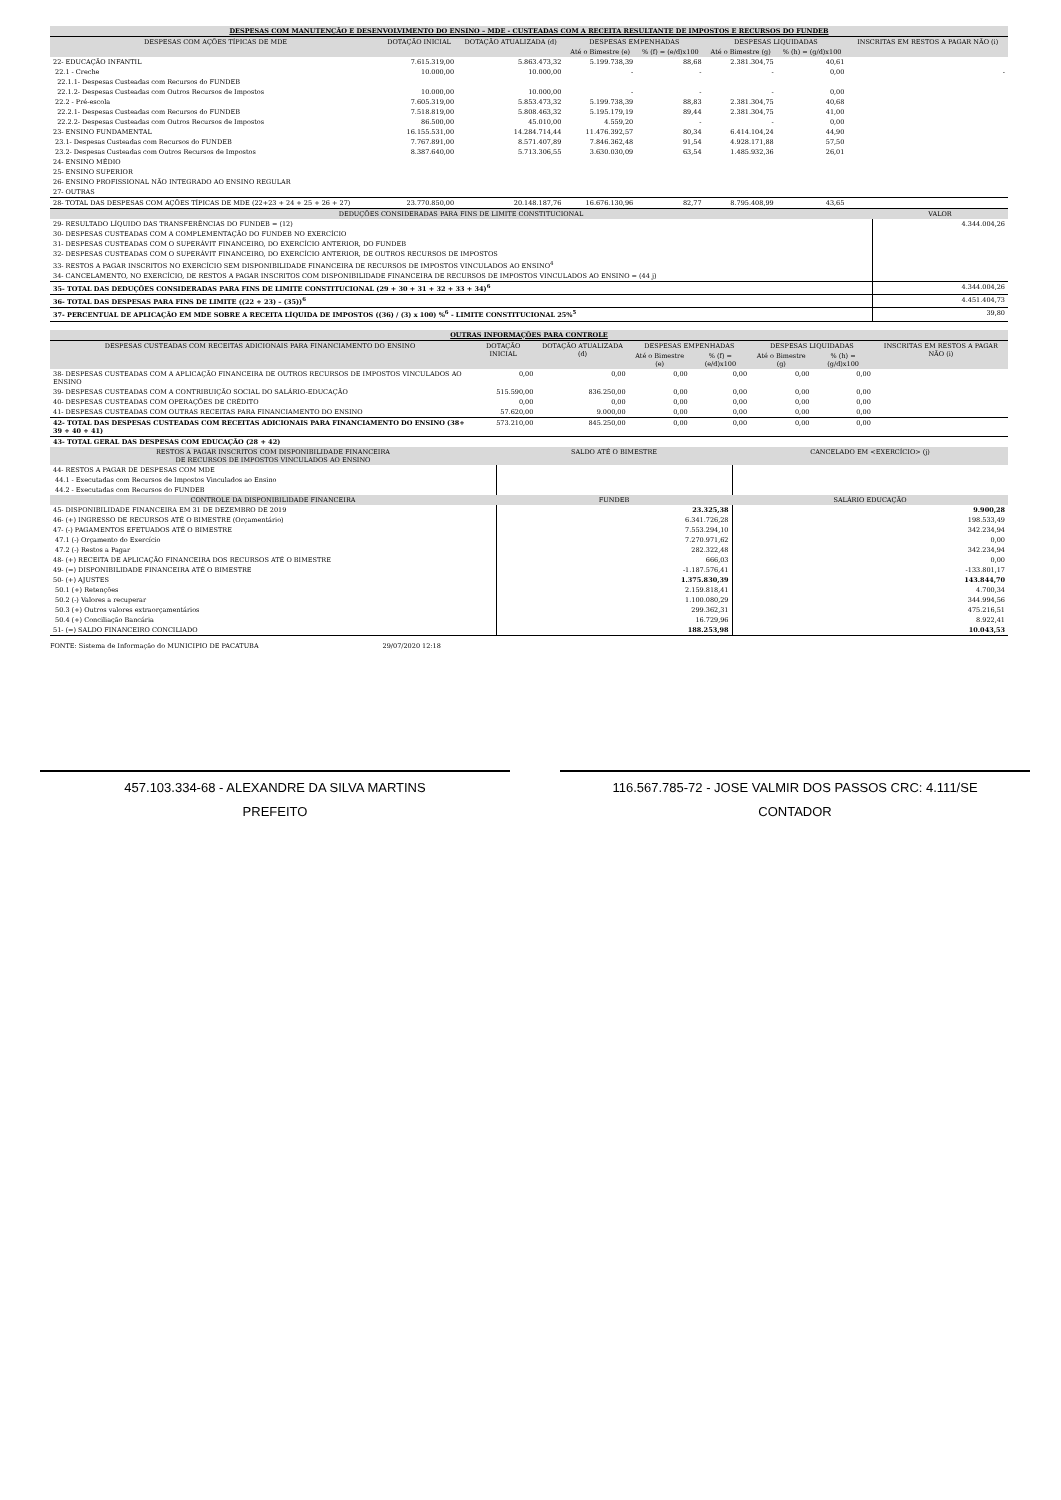| DESPESAS COM MANUTENÇÃO E DESENVOLVIMENTO DO ENSINO – MDE - CUSTEADAS COM A RECEITA RESULTANTE DE IMPOSTOS E RECURSOS DO FUNDEB | | | | | | | |
| DESPESAS COM AÇÕES TÍPICAS DE MDE | DOTAÇÃO INICIAL | DOTAÇÃO ATUALIZADA (d) | DESPESAS EMPENHADAS | | DESPESAS LIQUIDADAS | | INSCRITAS EM RESTOS A PAGAR NÃO (i) |
| | | | Até o Bimestre (e) | % (f) = (e/d)x100 | Até o Bimestre (g) | % (h) = (g/d)x100 | |
| 22- EDUCAÇÃO INFANTIL | 7.615.319,00 | 5.863.473,32 | 5.199.738,39 | 88,68 | 2.381.304,75 | 40,61 | |
| 22.1 - Creche | 10.000,00 | 10.000,00 | - | - | - | 0,00 | - |
| 22.1.1- Despesas Custeadas com Recursos do FUNDEB | | | | | | | |
| 22.1.2- Despesas Custeadas com Outros Recursos de Impostos | 10.000,00 | 10.000,00 | - | - | - | 0,00 | |
| 22.2 - Pré-escola | 7.605.319,00 | 5.853.473,32 | 5.199.738,39 | 88,83 | 2.381.304,75 | 40,68 | |
| 22.2.1- Despesas Custeadas com Recursos do FUNDEB | 7.518.819,00 | 5.808.463,32 | 5.195.179,19 | 89,44 | 2.381.304,75 | 41,00 | |
| 22.2.2- Despesas Custeadas com Outros Recursos de Impostos | 86.500,00 | 45.010,00 | 4.559,20 | - | - | 0,00 | |
| 23- ENSINO FUNDAMENTAL | 16.155.531,00 | 14.284.714,44 | 11.476.392,57 | 80,34 | 6.414.104,24 | 44,90 | |
| 23.1- Despesas Custeadas com Recursos do FUNDEB | 7.767.891,00 | 8.571.407,89 | 7.846.362,48 | 91,54 | 4.928.171,88 | 57,50 | |
| 23.2- Despesas Custeadas com Outros Recursos de Impostos | 8.387.640,00 | 5.713.306,55 | 3.630.030,09 | 63,54 | 1.485.932,36 | 26,01 | |
| 24- ENSINO MÉDIO | | | | | | | |
| 25- ENSINO SUPERIOR | | | | | | | |
| 26- ENSINO PROFISSIONAL NÃO INTEGRADO AO ENSINO REGULAR | | | | | | | |
| 27- OUTRAS | | | | | | | |
| 28- TOTAL DAS DESPESAS COM AÇÕES TÍPICAS DE MDE (22+23 + 24 + 25 + 26 + 27) | 23.770.850,00 | 20.148.187,76 | 16.676.130,96 | 82,77 | 8.795.408,99 | 43,65 | |
| DEDUÇÕES CONSIDERADAS PARA FINS DE LIMITE CONSTITUCIONAL | VALOR |
| --- | --- |
| 29- RESULTADO LÍQUIDO DAS TRANSFERÊNCIAS DO FUNDEB = (12) | 4.344.004,26 |
| 30- DESPESAS CUSTEADAS COM A COMPLEMENTAÇÃO DO FUNDEB NO EXERCÍCIO | |
| 31- DESPESAS CUSTEADAS COM O SUPERÁVIT FINANCEIRO, DO EXERCÍCIO ANTERIOR, DO FUNDEB | |
| 32- DESPESAS CUSTEADAS COM O SUPERÁVIT FINANCEIRO, DO EXERCÍCIO ANTERIOR, DE OUTROS RECURSOS DE IMPOSTOS | |
| 33- RESTOS A PAGAR INSCRITOS NO EXERCÍCIO SEM DISPONIBILIDADE FINANCEIRA DE RECURSOS DE IMPOSTOS VINCULADOS AO ENSINO<sup>4</sup> | |
| 34- CANCELAMENTO, NO EXERCÍCIO, DE RESTOS A PAGAR INSCRITOS COM DISPONIBILIDADE FINANCEIRA DE RECURSOS DE IMPOSTOS VINCULADOS AO ENSINO = (44 j) | |
| 35- TOTAL DAS DEDUÇÕES CONSIDERADAS PARA FINS DE LIMITE CONSTITUCIONAL (29 + 30 + 31 + 32 + 33 + 34)<sup>6</sup> | 4.344.004,26 |
| 36- TOTAL DAS DESPESAS PARA FINS DE LIMITE ((22 + 23) – (35))<sup>6</sup> | 4.451.404,73 |
| 37- PERCENTUAL DE APLICAÇÃO EM MDE SOBRE A RECEITA LÍQUIDA DE IMPOSTOS ((36) / (3) x 100) %<sup>6</sup> - LIMITE CONSTITUCIONAL 25%<sup>5</sup> | 39,80 |
| OUTRAS INFORMAÇÕES PARA CONTROLE | | | | | | | |
| DESPESAS CUSTEADAS COM RECEITAS ADICIONAIS PARA FINANCIAMENTO DO ENSINO | DOTAÇÃO INICIAL | DOTAÇÃO ATUALIZADA (d) | DESPESAS EMPENHADAS | | DESPESAS LIQUIDADAS | | INSCRITAS EM RESTOS A PAGAR NÃO (i) |
| | | | Até o Bimestre (e) | % (f) = (e/d)x100 | Até o Bimestre (g) | % (h) = (g/d)x100 | |
| 38- DESPESAS CUSTEADAS COM A APLICAÇÃO FINANCEIRA DE OUTROS RECURSOS DE IMPOSTOS VINCULADOS AO ENSINO | 0,00 | 0,00 | 0,00 | 0,00 | 0,00 | 0,00 | |
| 39- DESPESAS CUSTEADAS COM A CONTRIBUIÇÃO SOCIAL DO SALÁRIO-EDUCAÇÃO | 515.590,00 | 836.250,00 | 0,00 | 0,00 | 0,00 | 0,00 | |
| 40- DESPESAS CUSTEADAS COM OPERAÇÕES DE CRÉDITO | 0,00 | 0,00 | 0,00 | 0,00 | 0,00 | 0,00 | |
| 41- DESPESAS CUSTEADAS COM OUTRAS RECEITAS PARA FINANCIAMENTO DO ENSINO | 57.620,00 | 9.000,00 | 0,00 | 0,00 | 0,00 | 0,00 | |
| 42- TOTAL DAS DESPESAS CUSTEADAS COM RECEITAS ADICIONAIS PARA FINANCIAMENTO DO ENSINO (38+ 39 + 40 + 41) | 573.210,00 | 845.250,00 | 0,00 | 0,00 | 0,00 | 0,00 | |
| 43- TOTAL GERAL DAS DESPESAS COM EDUCAÇÃO (28 + 42) | | | | | | | |
| RESTOS A PAGAR INSCRITOS COM DISPONIBILIDADE FINANCEIRA DE RECURSOS DE IMPOSTOS VINCULADOS AO ENSINO | SALDO ATÉ O BIMESTRE | CANCELADO EM <EXERCÍCIO> (j) |
| --- | --- | --- |
| 44- RESTOS A PAGAR DE DESPESAS COM MDE | | |
| 44.1 - Executadas com Recursos de Impostos Vinculados ao Ensino | | |
| 44.2 - Executadas com Recursos do FUNDEB | | |
| CONTROLE DA DISPONIBILIDADE FINANCEIRA | FUNDEB | SALÁRIO EDUCAÇÃO |
| 45- DISPONIBILIDADE FINANCEIRA EM 31 DE DEZEMBRO DE 2019 | 23.325,38 | 9.900,28 |
| 46- (+) INGRESSO DE RECURSOS ATÉ O BIMESTRE (Orçamentário) | 6.341.726,28 | 198.533,49 |
| 47- (-) PAGAMENTOS EFETUADOS ATÉ O BIMESTRE | 7.553.294,10 | 342.234,94 |
| 47.1 (-) Orçamento do Exercício | 7.270.971,62 | 0,00 |
| 47.2 (-) Restos a Pagar | 282.322,48 | 342.234,94 |
| 48- (+) RECEITA DE APLICAÇÃO FINANCEIRA DOS RECURSOS ATÉ O BIMESTRE | 666,03 | 0,00 |
| 49- (=) DISPONIBILIDADE FINANCEIRA ATÉ O BIMESTRE | -1.187.576,41 | -133.801,17 |
| 50- (+) AJUSTES | 1.375.830,39 | 143.844,70 |
| 50.1 (+) Retenções | 2.159.818,41 | 4.700,34 |
| 50.2 (-) Valores a recuperar | 1.100.080,29 | 344.994,56 |
| 50.3 (+) Outros valores extraorçamentários | 299.362,31 | 475.216,51 |
| 50.4 (+) Conciliação Bancária | 16.729,96 | 8.922,41 |
| 51- (=) SALDO FINANCEIRO CONCILIADO | 188.253,98 | 10.043,53 |
FONTE: Sistema de Informação do MUNICIPIO DE PACATUBA 29/07/2020 12:18
457.103.334-68 - ALEXANDRE DA SILVA MARTINS
PREFEITO
116.567.785-72 - JOSE VALMIR DOS PASSOS CRC: 4.111/SE
CONTADOR